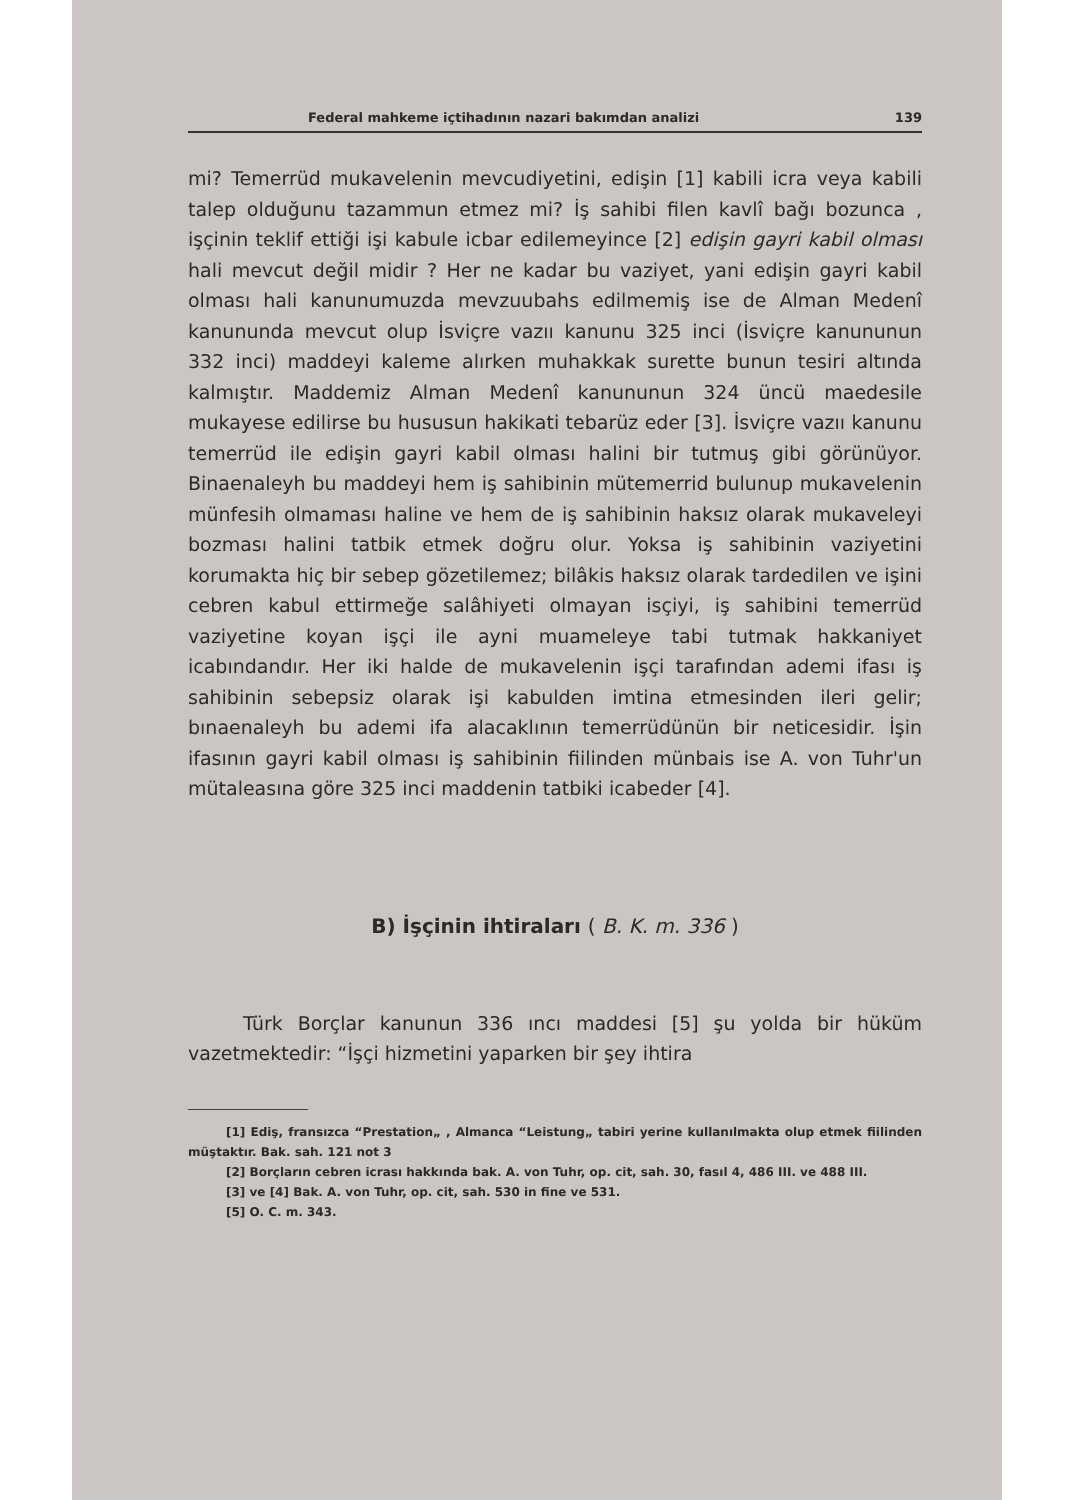Federal mahkeme içtihadının nazari bakımdan analizi 139
mi? Temerrüd mukavelenin mevcudiyetini, edişin [1] kabili icra veya kabili talep olduğunu tazammun etmez mi? İş sahibi filen kavlî bağı bozunca , işçinin teklif ettiği işi kabule icbar edilemeyince [2] edişin gayri kabil olması hali mevcut değil midir ? Her ne kadar bu vaziyet, yani edişin gayri kabil olması hali kanunumuzda mevzuubahs edilmemiş ise de Alman Medenî kanununda mevcut olup İsviçre vazıı kanunu 325 inci (İsviçre kanununun 332 inci) maddeyi kaleme alırken muhakkak surette bunun tesiri altında kalmıştır. Maddemiz Alman Medenî kanununun 324 üncü maedesile mukayese edilirse bu hususun hakikati tebarüz eder [3]. İsviçre vazıı kanunu temerrüd ile edişin gayri kabil olması halini bir tutmuş gibi görünüyor. Binaenaleyh bu maddeyi hem iş sahibinin mütemerrid bulunup mukavelenin münfesih olmaması haline ve hem de iş sahibinin haksız olarak mukaveleyi bozması halini tatbik etmek doğru olur. Yoksa iş sahibinin vaziyetini korumakta hiç bir sebep gözetilemez; bilâkis haksız olarak tardedilen ve işini cebren kabul ettirmeğe salâhiyeti olmayan isçiyi, iş sahibini temerrüd vaziyetine koyan işçi ile ayni muameleye tabi tutmak hakkaniyet icabındandır. Her iki halde de mukavelenin işçi tarafından ademi ifası iş sahibinin sebepsiz olarak işi kabulden imtina etmesinden ileri gelir; bınaenaleyh bu ademi ifa alacaklının temerrüdünün bir neticesidir. İşin ifasının gayri kabil olması iş sahibinin fiilinden münbais ise A. von Tuhr'un mütaleasına göre 325 inci maddenin tatbiki icabeder [4].
B) İşçinin ihtiraları ( B. K. m. 336 )
Türk Borçlar kanunun 336 ıncı maddesi [5] şu yolda bir hüküm vazetmektedir: “İşçi hizmetini yaparken bir şey ihtira
[1] Ediş, fransızca “Prestation„ , Almanca “Leistung„ tabiri yerine kullanılmakta olup etmek fiilinden müştaktır. Bak. sah. 121 not 3
[2] Borçların cebren icrası hakkında bak. A. von Tuhr, op. cit, sah. 30, fasıl 4, 486 III. ve 488 III.
[3] ve [4] Bak. A. von Tuhr, op. cit, sah. 530 in fine ve 531.
[5] O. C. m. 343.